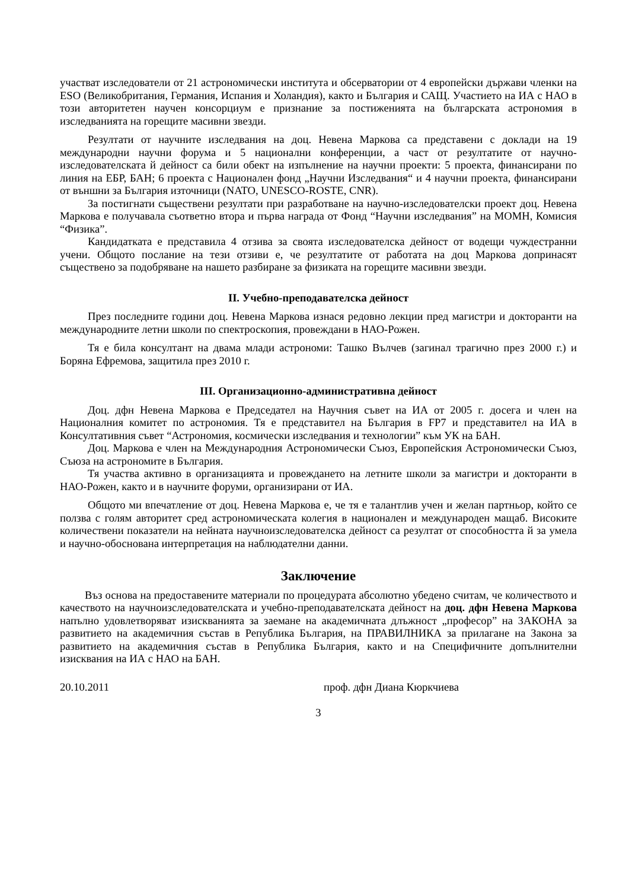участват изследователи от 21 астрономически института и обсерватории от 4 европейски държави членки на ESO (Великобритания, Германия, Испания и Холандия), както и България и САЩ. Участието на ИА с НАО в този авторитетен научен консорциум е признание за постиженията на българската астрономия в изследванията на горещите масивни звезди.
Резултати от научните изследвания на доц. Невена Маркова са представени с доклади на 19 международни научни форума и 5 национални конференции, а част от резултатите от научно-изследователската й дейност са били обект на изпълнение на научни проекти: 5 проекта, финансирани по линия на ЕБР, БАН; 6 проекта с Национален фонд „Научни Изследвания“ и 4 научни проекта, финансирани от външни за България източници (NATO, UNESCO-ROSTE, CNR).
За постигнати съществени резултати при разработване на научно-изследователски проект доц. Невена Маркова е получавала съответно втора и първа награда от Фонд “Научни изследвания” на МОМН, Комисия “Физика”.
Кандидатката е представила 4 отзива за своята изследователска дейност от водещи чуждестранни учени. Общото послание на тези отзиви е, че резултатите от работата на доц Маркова допринасят съществено за подобряване на нашето разбиране за физиката на горещите масивни звезди.
II. Учебно-преподавателска дейност
През последните години доц. Невена Маркова изнася редовно лекции пред магистри и докторанти на международните летни школи по спектроскопия, провеждани в НАО-Рожен.
Тя е била консултант на двама млади астрономи: Ташко Вълчев (загинал трагично през 2000 г.) и Боряна Ефремова, защитила през 2010 г.
III. Организационно-административна дейност
Доц. дфн Невена Маркова е Председател на Научния съвет на ИА от 2005 г. досега и член на Националния комитет по астрономия. Тя е представител на България в FP7 и представител на ИА в Консултативния съвет “Астрономия, космически изследвания и технологии” към УК на БАН.
Доц. Маркова е член на Международния Астрономически Съюз, Европейския Астрономически Съюз, Съюза на астрономите в България.
Тя участва активно в организацията и провеждането на летните школи за магистри и докторанти в НАО-Рожен, както и в научните форуми, организирани от ИА.
Общото ми впечатление от доц. Невена Маркова е, че тя е талантлив учен и желан партньор, който се ползва с голям авторитет сред астрономическата колегия в национален и международен мащаб. Високите количествени показатели на нейната научноизследователска дейност са резултат от способността й за умела и научно-обоснована интерпретация на наблюдателни данни.
Заключение
Въз основа на предоставените материали по процедурата абсолютно убедено считам, че количеството и качеството на научноизследователската и учебно-преподавателската дейност на доц. дфн Невена Маркова напълно удовлетворяват изискванията за заемане на академичната длъжност „професор” на ЗАКОНА за развитието на академичния състав в Република България, на ПРАВИЛНИКА за прилагане на Закона за развитието на академичния състав в Република България, както и на Специфичните допълнителни изисквания на ИА с НАО на БАН.
20.10.2011 проф. дфн Диана Кюркчиева
3